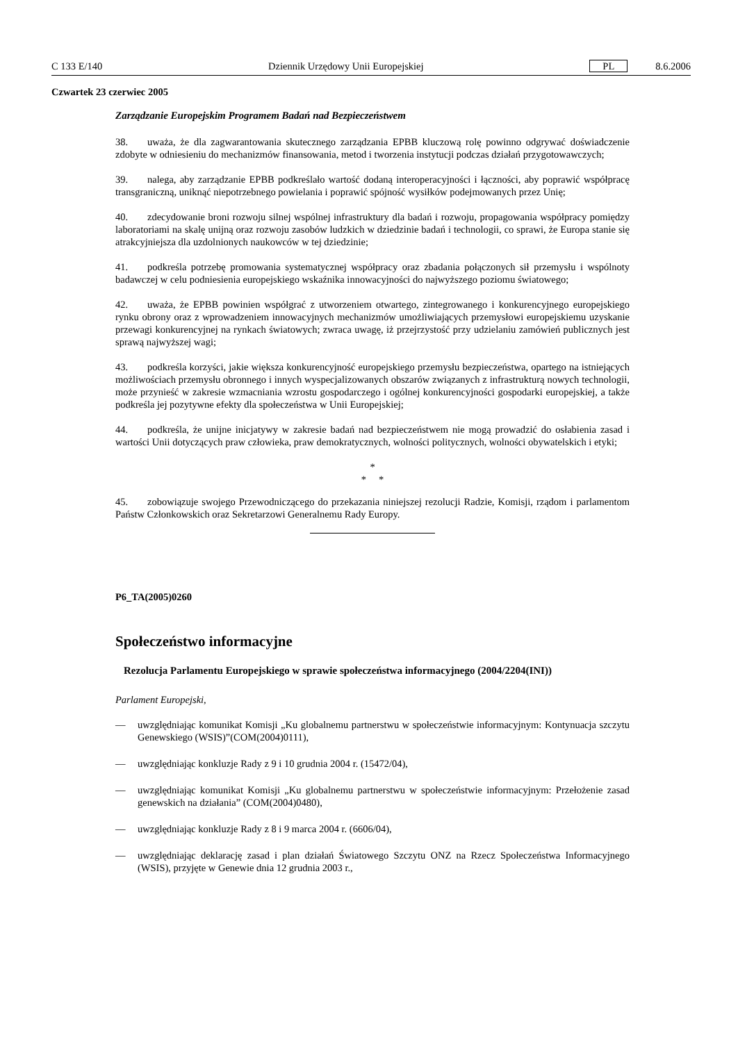C 133 E/140 Dziennik Urzędowy Unii Europejskiej PL 8.6.2006
Czwartek 23 czerwiec 2005
Zarządzanie Europejskim Programem Badań nad Bezpieczeństwem
38. uważa, że dla zagwarantowania skutecznego zarządzania EPBB kluczową rolę powinno odgrywać doświadczenie zdobyte w odniesieniu do mechanizmów finansowania, metod i tworzenia instytucji podczas działań przygotowawczych;
39. nalega, aby zarządzanie EPBB podkreślało wartość dodaną interoperacyjności i łączności, aby poprawić współpracę transgraniczną, uniknąć niepotrzebnego powielania i poprawić spójność wysiłków podejmowanych przez Unię;
40. zdecydowanie broni rozwoju silnej wspólnej infrastruktury dla badań i rozwoju, propagowania współpracy pomiędzy laboratoriami na skalę unijną oraz rozwoju zasobów ludzkich w dziedzinie badań i technologii, co sprawi, że Europa stanie się atrakcyjniejsza dla uzdolnionych naukowców w tej dziedzinie;
41. podkreśla potrzebę promowania systematycznej współpracy oraz zbadania połączonych sił przemysłu i wspólnoty badawczej w celu podniesienia europejskiego wskaźnika innowacyjności do najwyższego poziomu światowego;
42. uważa, że EPBB powinien współgrać z utworzeniem otwartego, zintegrowanego i konkurencyjnego europejskiego rynku obrony oraz z wprowadzeniem innowacyjnych mechanizmów umożliwiających przemysłowi europejskiemu uzyskanie przewagi konkurencyjnej na rynkach światowych; zwraca uwagę, iż przejrzystość przy udzielaniu zamówień publicznych jest sprawą najwyższej wagi;
43. podkreśla korzyści, jakie większa konkurencyjność europejskiego przemysłu bezpieczeństwa, opartego na istniejących możliwościach przemysłu obronnego i innych wyspecjalizowanych obszarów związanych z infrastrukturą nowych technologii, może przynieść w zakresie wzmacniania wzrostu gospodarczego i ogólnej konkurencyjności gospodarki europejskiej, a także podkreśla jej pozytywne efekty dla społeczeństwa w Unii Europejskiej;
44. podkreśla, że unijne inicjatywy w zakresie badań nad bezpieczeństwem nie mogą prowadzić do osłabienia zasad i wartości Unii dotyczących praw człowieka, praw demokratycznych, wolności politycznych, wolności obywatelskich i etyki;
*
* *
45. zobowiązuje swojego Przewodniczącego do przekazania niniejszej rezolucji Radzie, Komisji, rządom i parlamentom Państw Członkowskich oraz Sekretarzowi Generalnemu Rady Europy.
P6_TA(2005)0260
Społeczeństwo informacyjne
Rezolucja Parlamentu Europejskiego w sprawie społeczeństwa informacyjnego (2004/2204(INI))
Parlament Europejski,
— uwzględniając komunikat Komisji „Ku globalnemu partnerstwu w społeczeństwie informacyjnym: Kontynuacja szczytu Genewskiego (WSIS)”(COM(2004)0111),
— uwzględniając konkluzje Rady z 9 i 10 grudnia 2004 r. (15472/04),
— uwzględniając komunikat Komisji „Ku globalnemu partnerstwu w społeczeństwie informacyjnym: Przełożenie zasad genewskich na działania” (COM(2004)0480),
— uwzględniając konkluzje Rady z 8 i 9 marca 2004 r. (6606/04),
— uwzględniając deklarację zasad i plan działań Światowego Szczytu ONZ na Rzecz Społeczeństwa Informacyjnego (WSIS), przyjęte w Genewie dnia 12 grudnia 2003 r.,